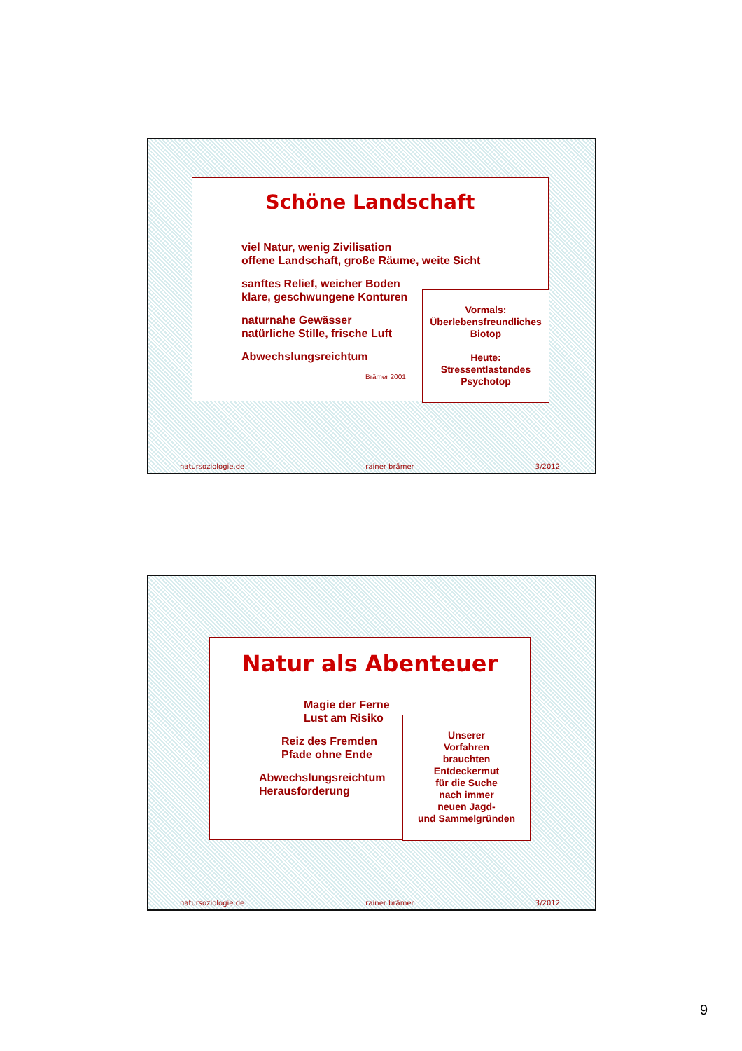Schöne Landschaft
viel Natur, wenig Zivilisation
offene Landschaft, große Räume, weite Sicht
sanftes Relief, weicher Boden
klare, geschwungene Konturen
naturnahe Gewässer
natürliche Stille, frische Luft
Abwechslungsreichtum
Brämer 2001
Vormals:
Überlebensfreundliches
Biotop
Heute:
Stressentlastendes
Psychotop
natursoziologie.de rainer brämer 3/2012
Natur als Abenteuer
Magie der Ferne
Lust am Risiko
Reiz des Fremden
Pfade ohne Ende
Abwechslungsreichtum
Herausforderung
Unserer
Vorfahren
brauchten
Entdeckermut
für die Suche
nach immer
neuen Jagd-
und Sammelgründen
natursoziologie.de rainer brämer 3/2012
9